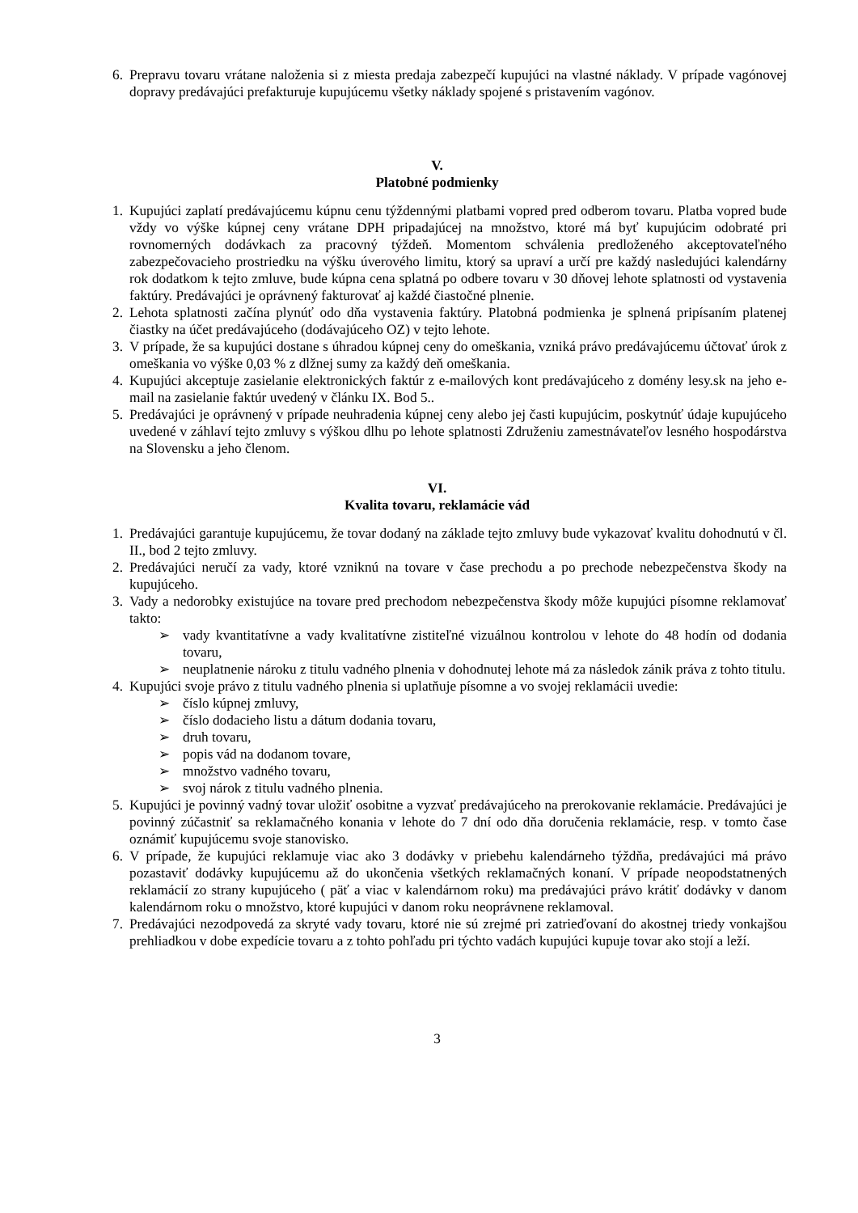6. Prepravu tovaru vrátane naloženia si z miesta predaja zabezpečí kupujúci na vlastné náklady. V prípade vagónovej dopravy predávajúci prefakturuje kupujúcemu všetky náklady spojené s pristavením vagónov.
V.
Platobné podmienky
1. Kupujúci zaplatí predávajúcemu kúpnu cenu týždennými platbami vopred pred odberom tovaru. Platba vopred bude vždy vo výške kúpnej ceny vrátane DPH pripadajúcej na množstvo, ktoré má byť kupujúcim odobraté pri rovnomerných dodávkach za pracovný týždeň. Momentom schválenia predloženého akceptovateľného zabezpečovacieho prostriedku na výšku úverového limitu, ktorý sa upraví a určí pre každý nasledujúci kalendárny rok dodatkom k tejto zmluve, bude kúpna cena splatná po odbere tovaru v 30 dňovej lehote splatnosti od vystavenia faktúry. Predávajúci je oprávnený fakturovať aj každé čiastočné plnenie.
2. Lehota splatnosti začína plynúť odo dňa vystavenia faktúry. Platobná podmienka je splnená pripísaním platenej čiastky na účet predávajúceho (dodávajúceho OZ) v tejto lehote.
3. V prípade, že sa kupujúci dostane s úhradou kúpnej ceny do omeškania, vzniká právo predávajúcemu účtovať úrok z omeškania vo výške 0,03 % z dlžnej sumy za každý deň omeškania.
4. Kupujúci akceptuje zasielanie elektronických faktúr z e-mailových kont predávajúceho z domény lesy.sk na jeho e-mail na zasielanie faktúr uvedený v článku IX. Bod 5..
5. Predávajúci je oprávnený v prípade neuhradenia kúpnej ceny alebo jej časti kupujúcim, poskytnúť údaje kupujúceho uvedené v záhlaví tejto zmluvy s výškou dlhu po lehote splatnosti Združeniu zamestnávateľov lesného hospodárstva na Slovensku a jeho členom.
VI.
Kvalita tovaru, reklamácie vád
1. Predávajúci garantuje kupujúcemu, že tovar dodaný na základe tejto zmluvy bude vykazovať kvalitu dohodnutú v čl. II., bod 2 tejto zmluvy.
2. Predávajúci neručí za vady, ktoré vzniknú na tovare v čase prechodu a po prechode nebezpečenstva škody na kupujúceho.
3. Vady a nedorobky existujúce na tovare pred prechodom nebezpečenstva škody môže kupujúci písomne reklamovať takto:
➢ vady kvantitatívne a vady kvalitatívne zistiteľné vizuálnou kontrolou v lehote do 48 hodín od dodania tovaru,
➢ neuplatnenie nároku z titulu vadného plnenia v dohodnutej lehote má za následok zánik práva z tohto titulu.
4. Kupujúci svoje právo z titulu vadného plnenia si uplatňuje písomne a vo svojej reklamácii uvedie:
➢ číslo kúpnej zmluvy,
➢ číslo dodacieho listu a dátum dodania tovaru,
➢ druh tovaru,
➢ popis vád na dodanom tovare,
➢ množstvo vadného tovaru,
➢ svoj nárok z titulu vadného plnenia.
5. Kupujúci je povinný vadný tovar uložiť osobitne a vyzvať predávajúceho na prerokovanie reklamácie. Predávajúci je povinný zúčastniť sa reklamačného konania v lehote do 7 dní odo dňa doručenia reklamácie, resp. v tomto čase oznámiť kupujúcemu svoje stanovisko.
6. V prípade, že kupujúci reklamuje viac ako 3 dodávky v priebehu kalendárneho týždňa, predávajúci má právo pozastaviť dodávky kupujúcemu až do ukončenia všetkých reklamačných konaní. V prípade neopodstatnených reklamácií zo strany kupujúceho ( päť a viac v kalendárnom roku) ma predávajúci právo krátiť dodávky v danom kalendárnom roku o množstvo, ktoré kupujúci v danom roku neoprávnene reklamoval.
7. Predávajúci nezodpovedá za skryté vady tovaru, ktoré nie sú zrejmé pri zatrieďovaní do akostnej triedy vonkajšou prehliadkou v dobe expedície tovaru a z tohto pohľadu pri týchto vadách kupujúci kupuje tovar ako stojí a leží.
3